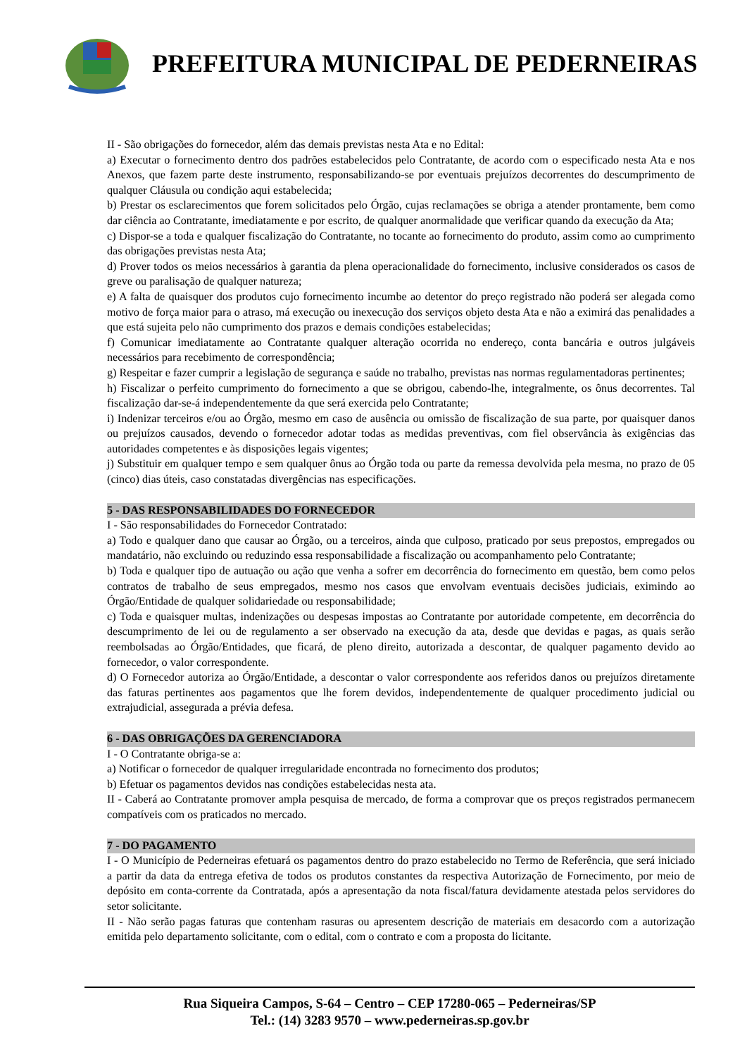PREFEITURA MUNICIPAL DE PEDERNEIRAS
II - São obrigações do fornecedor, além das demais previstas nesta Ata e no Edital:
a) Executar o fornecimento dentro dos padrões estabelecidos pelo Contratante, de acordo com o especificado nesta Ata e nos Anexos, que fazem parte deste instrumento, responsabilizando-se por eventuais prejuízos decorrentes do descumprimento de qualquer Cláusula ou condição aqui estabelecida;
b) Prestar os esclarecimentos que forem solicitados pelo Órgão, cujas reclamações se obriga a atender prontamente, bem como dar ciência ao Contratante, imediatamente e por escrito, de qualquer anormalidade que verificar quando da execução da Ata;
c) Dispor-se a toda e qualquer fiscalização do Contratante, no tocante ao fornecimento do produto, assim como ao cumprimento das obrigações previstas nesta Ata;
d) Prover todos os meios necessários à garantia da plena operacionalidade do fornecimento, inclusive considerados os casos de greve ou paralisação de qualquer natureza;
e) A falta de quaisquer dos produtos cujo fornecimento incumbe ao detentor do preço registrado não poderá ser alegada como motivo de força maior para o atraso, má execução ou inexecução dos serviços objeto desta Ata e não a eximirá das penalidades a que está sujeita pelo não cumprimento dos prazos e demais condições estabelecidas;
f) Comunicar imediatamente ao Contratante qualquer alteração ocorrida no endereço, conta bancária e outros julgáveis necessários para recebimento de correspondência;
g) Respeitar e fazer cumprir a legislação de segurança e saúde no trabalho, previstas nas normas regulamentadoras pertinentes;
h) Fiscalizar o perfeito cumprimento do fornecimento a que se obrigou, cabendo-lhe, integralmente, os ônus decorrentes. Tal fiscalização dar-se-á independentemente da que será exercida pelo Contratante;
i) Indenizar terceiros e/ou ao Órgão, mesmo em caso de ausência ou omissão de fiscalização de sua parte, por quaisquer danos ou prejuízos causados, devendo o fornecedor adotar todas as medidas preventivas, com fiel observância às exigências das autoridades competentes e às disposições legais vigentes;
j) Substituir em qualquer tempo e sem qualquer ônus ao Órgão toda ou parte da remessa devolvida pela mesma, no prazo de 05 (cinco) dias úteis, caso constatadas divergências nas especificações.
5 - DAS RESPONSABILIDADES DO FORNECEDOR
I - São responsabilidades do Fornecedor Contratado:
a) Todo e qualquer dano que causar ao Órgão, ou a terceiros, ainda que culposo, praticado por seus prepostos, empregados ou mandatário, não excluindo ou reduzindo essa responsabilidade a fiscalização ou acompanhamento pelo Contratante;
b) Toda e qualquer tipo de autuação ou ação que venha a sofrer em decorrência do fornecimento em questão, bem como pelos contratos de trabalho de seus empregados, mesmo nos casos que envolvam eventuais decisões judiciais, eximindo ao Órgão/Entidade de qualquer solidariedade ou responsabilidade;
c) Toda e quaisquer multas, indenizações ou despesas impostas ao Contratante por autoridade competente, em decorrência do descumprimento de lei ou de regulamento a ser observado na execução da ata, desde que devidas e pagas, as quais serão reembolsadas ao Órgão/Entidades, que ficará, de pleno direito, autorizada a descontar, de qualquer pagamento devido ao fornecedor, o valor correspondente.
d) O Fornecedor autoriza ao Órgão/Entidade, a descontar o valor correspondente aos referidos danos ou prejuízos diretamente das faturas pertinentes aos pagamentos que lhe forem devidos, independentemente de qualquer procedimento judicial ou extrajudicial, assegurada a prévia defesa.
6 - DAS OBRIGAÇÕES DA GERENCIADORA
I - O Contratante obriga-se a:
a) Notificar o fornecedor de qualquer irregularidade encontrada no fornecimento dos produtos;
b) Efetuar os pagamentos devidos nas condições estabelecidas nesta ata.
II - Caberá ao Contratante promover ampla pesquisa de mercado, de forma a comprovar que os preços registrados permanecem compatíveis com os praticados no mercado.
7 - DO PAGAMENTO
I - O Município de Pederneiras efetuará os pagamentos dentro do prazo estabelecido no Termo de Referência, que será iniciado a partir da data da entrega efetiva de todos os produtos constantes da respectiva Autorização de Fornecimento, por meio de depósito em conta-corrente da Contratada, após a apresentação da nota fiscal/fatura devidamente atestada pelos servidores do setor solicitante.
II - Não serão pagas faturas que contenham rasuras ou apresentem descrição de materiais em desacordo com a autorização emitida pelo departamento solicitante, com o edital, com o contrato e com a proposta do licitante.
Rua Siqueira Campos, S-64 – Centro – CEP 17280-065 – Pederneiras/SP
Tel.: (14) 3283 9570 – www.pederneiras.sp.gov.br